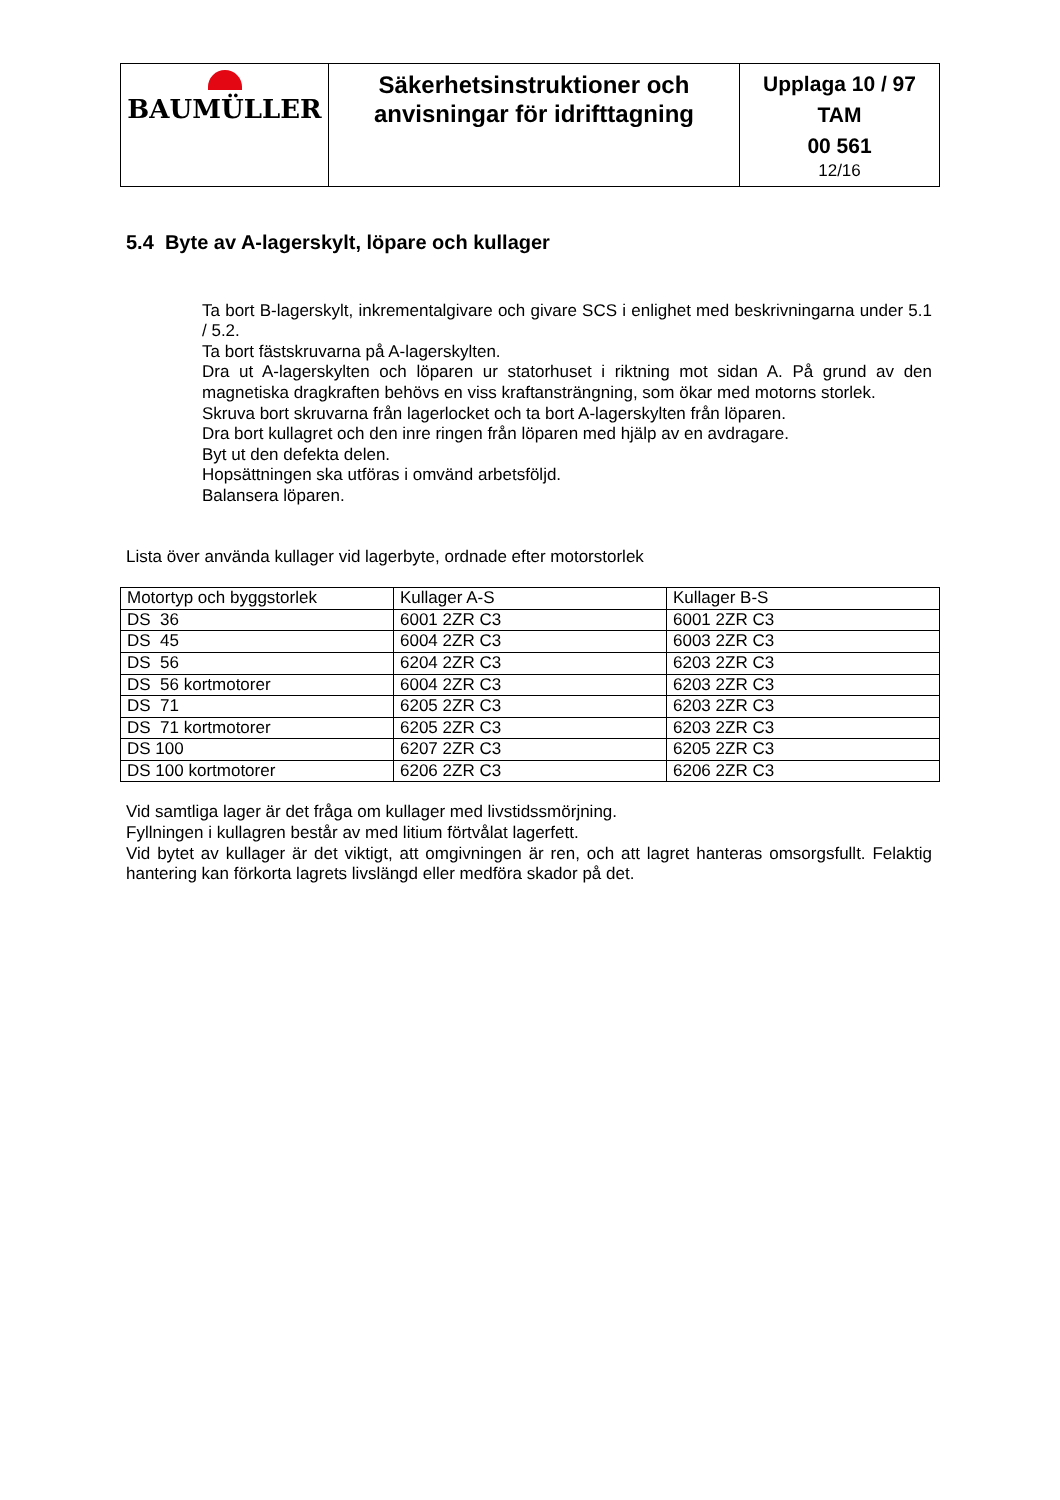| BAUMÜLLER | Säkerhetsinstruktioner och anvisningar för idrifttagning | Upplaga 10 / 97 TAM 00 561 12/16 |
5.4 Byte av A-lagerskylt, löpare och kullager
Ta bort B-lagerskylt, inkrementalgivare och givare SCS i enlighet med beskrivningarna under 5.1 / 5.2.
Ta bort fästskruvarna på A-lagerskylten.
Dra ut A-lagerskylten och löparen ur statorhuset i riktning mot sidan A. På grund av den magnetiska dragkraften behövs en viss kraftansträngning, som ökar med motorns storlek.
Skruva bort skruvarna från lagerlocket och ta bort A-lagerskylten från löparen.
Dra bort kullagret och den inre ringen från löparen med hjälp av en avdragare.
Byt ut den defekta delen.
Hopsättningen ska utföras i omvänd arbetsföljd.
Balansera löparen.
Lista över använda kullager vid lagerbyte, ordnade efter motorstorlek
| Motortyp och byggstorlek | Kullager A-S | Kullager B-S |
| DS 36 | 6001 2ZR C3 | 6001 2ZR C3 |
| DS 45 | 6004 2ZR C3 | 6003 2ZR C3 |
| DS 56 | 6204 2ZR C3 | 6203 2ZR C3 |
| DS 56 kortmotorer | 6004 2ZR C3 | 6203 2ZR C3 |
| DS 71 | 6205 2ZR C3 | 6203 2ZR C3 |
| DS 71 kortmotorer | 6205 2ZR C3 | 6203 2ZR C3 |
| DS 100 | 6207 2ZR C3 | 6205 2ZR C3 |
| DS 100 kortmotorer | 6206 2ZR C3 | 6206 2ZR C3 |
Vid samtliga lager är det fråga om kullager med livstidssmörjning.
Fyllningen i kullagren består av med litium förtvålat lagerfett.
Vid bytet av kullager är det viktigt, att omgivningen är ren, och att lagret hanteras omsorgsfullt. Felaktig hantering kan förkorta lagrets livslängd eller medföra skador på det.